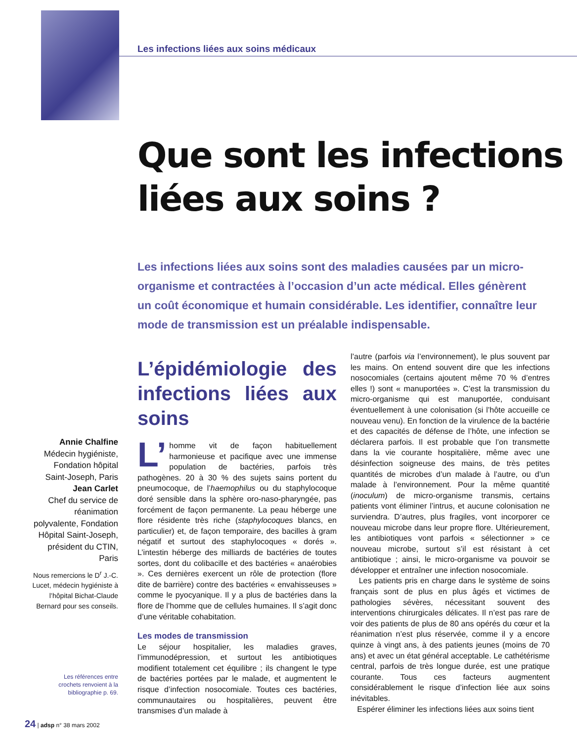Les infections liées aux soins médicaux
Que sont les infections
liées aux soins ?
Les infections liées aux soins sont des maladies causées par un micro-organisme et contractées à l’occasion d’un acte médical. Elles génèrent un coût économique et humain considérable. Les identifier, connaître leur mode de transmission est un préalable indispensable.
Annie Chalfine
Médecin hygiéniste, Fondation hôpital Saint-Joseph, Paris
Jean Carlet
Chef du service de réanimation polyvalente, Fondation Hôpital Saint-Joseph, président du CTIN, Paris
Nous remercions le D<sup>r</sup> J.-C. Lucet, médecin hygiéniste à l’hôpital Bichat-Claude Bernard pour ses conseils.
Les références entre crochets renvoient à la bibliographie p. 69.
L’épidémiologie des infections liées aux soins
L’ homme vit de façon habituellement harmonieuse et pacifique avec une immense population de bactéries, parfois très pathogènes. 20 à 30 % des sujets sains portent du pneumocoque, de l’haemophilus ou du staphylocoque doré sensible dans la sphère oro-naso-pharyngée, pas forcément de façon permanente. La peau héberge une flore résidente très riche (staphylocoques blancs, en particulier) et, de façon temporaire, des bacilles à gram négatif et surtout des staphylocoques « dorés ». L’intestin héberge des milliards de bactéries de toutes sortes, dont du colibacille et des bactéries « anaérobies ». Ces dernières exercent un rôle de protection (flore dite de barrière) contre des bactéries « envahisseuses » comme le pyocyanique. Il y a plus de bactéries dans la flore de l’homme que de cellules humaines. Il s’agit donc d’une véritable cohabitation.
Les modes de transmission
Le séjour hospitalier, les maladies graves, l’immunodépression, et surtout les antibiotiques modifient totalement cet équilibre ; ils changent le type de bactéries portées par le malade, et augmentent le risque d’infection nosocomiale. Toutes ces bactéries, communautaires ou hospitalières, peuvent être transmises d’un malade à
l’autre (parfois via l’environnement), le plus souvent par les mains. On entend souvent dire que les infections nosocomiales (certains ajoutent même 70 % d’entres elles !) sont « manuportées ». C’est la transmission du micro-organisme qui est manuportée, conduisant éventuellement à une colonisation (si l’hôte accueille ce nouveau venu). En fonction de la virulence de la bactérie et des capacités de défense de l’hôte, une infection se déclarera parfois. Il est probable que l’on transmette dans la vie courante hospitalière, même avec une désinfection soigneuse des mains, de très petites quantités de microbes d’un malade à l’autre, ou d’un malade à l’environnement. Pour la même quantité (inoculum) de micro-organisme transmis, certains patients vont éliminer l’intrus, et aucune colonisation ne surviendra. D’autres, plus fragiles, vont incorporer ce nouveau microbe dans leur propre flore. Ultérieurement, les antibiotiques vont parfois « sélectionner » ce nouveau microbe, surtout s’il est résistant à cet antibiotique ; ainsi, le micro-organisme va pouvoir se développer et entraîner une infection nosocomiale.
Les patients pris en charge dans le système de soins français sont de plus en plus âgés et victimes de pathologies sévères, nécessitant souvent des interventions chirurgicales délicates. Il n’est pas rare de voir des patients de plus de 80 ans opérés du cœur et la réanimation n’est plus réservée, comme il y a encore quinze à vingt ans, à des patients jeunes (moins de 70 ans) et avec un état général acceptable. Le cathétérisme central, parfois de très longue durée, est une pratique courante. Tous ces facteurs augmentent considérablement le risque d’infection liée aux soins inévitables.
Espérer éliminer les infections liées aux soins tient
24 | adsp n° 38 mars 2002